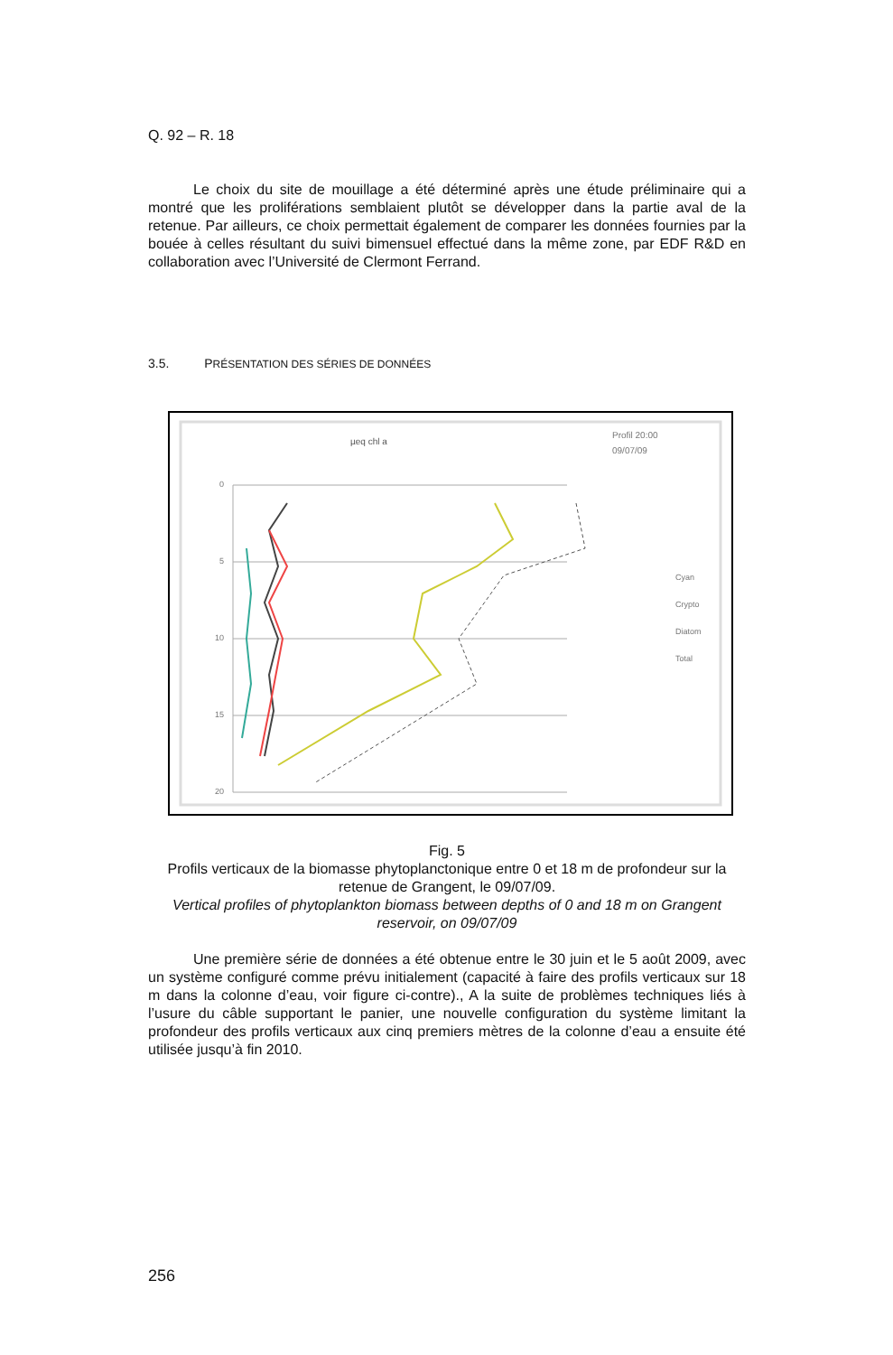Q. 92 – R. 18
Le choix du site de mouillage a été déterminé après une étude préliminaire qui a montré que les proliférations semblaient plutôt se développer dans la partie aval de la retenue. Par ailleurs, ce choix permettait également de comparer les données fournies par la bouée à celles résultant du suivi bimensuel effectué dans la même zone, par EDF R&D en collaboration avec l’Université de Clermont Ferrand.
3.5. PRÉSENTATION DES SÉRIES DE DONNÉES
µeq chl a
Profil 20:00
09/07/09
0
5
10
15
20
Cyan
Crypto
Diatom
Total
Fig. 5
Profils verticaux de la biomasse phytoplanctonique entre 0 et 18 m de profondeur sur la retenue de Grangent, le 09/07/09.
Vertical profiles of phytoplankton biomass between depths of 0 and 18 m on Grangent reservoir, on 09/07/09
Une première série de données a été obtenue entre le 30 juin et le 5 août 2009, avec un système configuré comme prévu initialement (capacité à faire des profils verticaux sur 18 m dans la colonne d’eau, voir figure ci-contre)., A la suite de problèmes techniques liés à l’usure du câble supportant le panier, une nouvelle configuration du système limitant la profondeur des profils verticaux aux cinq premiers mètres de la colonne d’eau a ensuite été utilisée jusqu’à fin 2010.
256